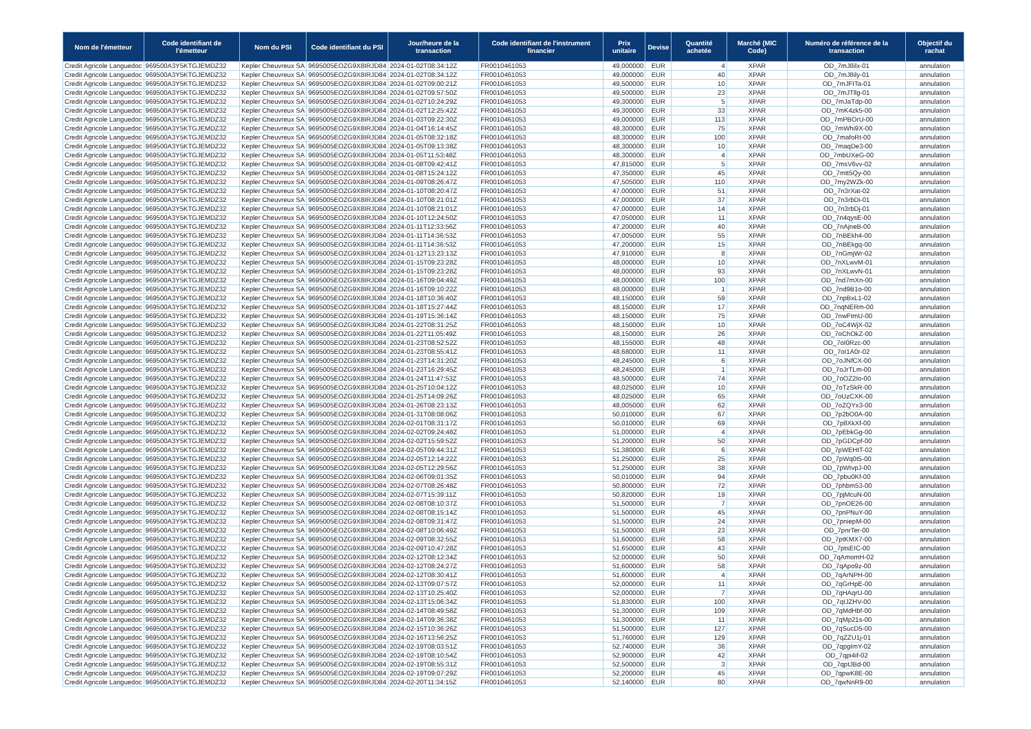| Nom de l'émetteur | Code identifiant de l'émetteur | Nom du PSI | Code identifiant du PSI | Jour/heure de la transaction | Code identifiant de l'instrument financier | Prix unitaire | Devise | Quantité achetée | Marché (MIC Code) | Numéro de référence de la transaction | Objectif du rachat |
| --- | --- | --- | --- | --- | --- | --- | --- | --- | --- | --- | --- |
| Credit Agricole Languedoc | 969500A3Y5KTGJEMDZ32 | Kepler Cheuvreux SA | 9695005EOZG9X8IRJD84 | 2024-01-02T08:34:12Z | FR0010461053 | 49,000000 | EUR | 4 | XPAR | OD_7mJ8ilx-01 | annulation |
| Credit Agricole Languedoc | 969500A3Y5KTGJEMDZ32 | Kepler Cheuvreux SA | 9695005EOZG9X8IRJD84 | 2024-01-02T08:34:12Z | FR0010461053 | 49,000000 | EUR | 40 | XPAR | OD_7mJ8ily-01 | annulation |
| Credit Agricole Languedoc | 969500A3Y5KTGJEMDZ32 | Kepler Cheuvreux SA | 9695005EOZG9X8IRJD84 | 2024-01-02T09:00:21Z | FR0010461053 | 49,500000 | EUR | 10 | XPAR | OD_7mJFITa-01 | annulation |
| Credit Agricole Languedoc | 969500A3Y5KTGJEMDZ32 | Kepler Cheuvreux SA | 9695005EOZG9X8IRJD84 | 2024-01-02T09:57:50Z | FR0010461053 | 49,500000 | EUR | 23 | XPAR | OD_7mJTllg-01 | annulation |
| Credit Agricole Languedoc | 969500A3Y5KTGJEMDZ32 | Kepler Cheuvreux SA | 9695005EOZG9X8IRJD84 | 2024-01-02T10:24:29Z | FR0010461053 | 49,300000 | EUR | 5 | XPAR | OD_7mJaTdp-00 | annulation |
| Credit Agricole Languedoc | 969500A3Y5KTGJEMDZ32 | Kepler Cheuvreux SA | 9695005EOZG9X8IRJD84 | 2024-01-02T12:25:42Z | FR0010461053 | 49,300000 | EUR | 33 | XPAR | OD_7mK4zk5-00 | annulation |
| Credit Agricole Languedoc | 969500A3Y5KTGJEMDZ32 | Kepler Cheuvreux SA | 9695005EOZG9X8IRJD84 | 2024-01-03T09:22:30Z | FR0010461053 | 49,000000 | EUR | 113 | XPAR | OD_7mPBOrU-00 | annulation |
| Credit Agricole Languedoc | 969500A3Y5KTGJEMDZ32 | Kepler Cheuvreux SA | 9695005EOZG9X8IRJD84 | 2024-01-04T16:14:45Z | FR0010461053 | 48,300000 | EUR | 75 | XPAR | OD_7mWhi9X-00 | annulation |
| Credit Agricole Languedoc | 969500A3Y5KTGJEMDZ32 | Kepler Cheuvreux SA | 9695005EOZG9X8IRJD84 | 2024-01-05T08:32:18Z | FR0010461053 | 48,300000 | EUR | 100 | XPAR | OD_7mafoRt-00 | annulation |
| Credit Agricole Languedoc | 969500A3Y5KTGJEMDZ32 | Kepler Cheuvreux SA | 9695005EOZG9X8IRJD84 | 2024-01-05T09:13:38Z | FR0010461053 | 48,300000 | EUR | 10 | XPAR | OD_7maqDe3-00 | annulation |
| Credit Agricole Languedoc | 969500A3Y5KTGJEMDZ32 | Kepler Cheuvreux SA | 9695005EOZG9X8IRJD84 | 2024-01-05T11:53:48Z | FR0010461053 | 48,300000 | EUR | 4 | XPAR | OD_7mbUXeG-00 | annulation |
| Credit Agricole Languedoc | 969500A3Y5KTGJEMDZ32 | Kepler Cheuvreux SA | 9695005EOZG9X8IRJD84 | 2024-01-08T09:42:41Z | FR0010461053 | 47,815000 | EUR | 5 | XPAR | OD_7msV6vv-02 | annulation |
| Credit Agricole Languedoc | 969500A3Y5KTGJEMDZ32 | Kepler Cheuvreux SA | 9695005EOZG9X8IRJD84 | 2024-01-08T15:24:12Z | FR0010461053 | 47,350000 | EUR | 45 | XPAR | OD_7mtt5Qy-00 | annulation |
| Credit Agricole Languedoc | 969500A3Y5KTGJEMDZ32 | Kepler Cheuvreux SA | 9695005EOZG9X8IRJD84 | 2024-01-09T08:26:47Z | FR0010461053 | 47,505000 | EUR | 110 | XPAR | OD_7my2WZk-00 | annulation |
| Credit Agricole Languedoc | 969500A3Y5KTGJEMDZ32 | Kepler Cheuvreux SA | 9695005EOZG9X8IRJD84 | 2024-01-10T08:20:47Z | FR0010461053 | 47,000000 | EUR | 51 | XPAR | OD_7n3rXat-02 | annulation |
| Credit Agricole Languedoc | 969500A3Y5KTGJEMDZ32 | Kepler Cheuvreux SA | 9695005EOZG9X8IRJD84 | 2024-01-10T08:21:01Z | FR0010461053 | 47,000000 | EUR | 37 | XPAR | OD_7n3rbDi-01 | annulation |
| Credit Agricole Languedoc | 969500A3Y5KTGJEMDZ32 | Kepler Cheuvreux SA | 9695005EOZG9X8IRJD84 | 2024-01-10T08:21:01Z | FR0010461053 | 47,000000 | EUR | 14 | XPAR | OD_7n3rbDj-01 | annulation |
| Credit Agricole Languedoc | 969500A3Y5KTGJEMDZ32 | Kepler Cheuvreux SA | 9695005EOZG9X8IRJD84 | 2024-01-10T12:24:50Z | FR0010461053 | 47,050000 | EUR | 11 | XPAR | OD_7n4qysE-00 | annulation |
| Credit Agricole Languedoc | 969500A3Y5KTGJEMDZ32 | Kepler Cheuvreux SA | 9695005EOZG9X8IRJD84 | 2024-01-11T12:33:56Z | FR0010461053 | 47,200000 | EUR | 40 | XPAR | OD_7nAjneB-00 | annulation |
| Credit Agricole Languedoc | 969500A3Y5KTGJEMDZ32 | Kepler Cheuvreux SA | 9695005EOZG9X8IRJD84 | 2024-01-11T14:36:53Z | FR0010461053 | 47,005000 | EUR | 55 | XPAR | OD_7nBEkh4-00 | annulation |
| Credit Agricole Languedoc | 969500A3Y5KTGJEMDZ32 | Kepler Cheuvreux SA | 9695005EOZG9X8IRJD84 | 2024-01-11T14:36:53Z | FR0010461053 | 47,200000 | EUR | 15 | XPAR | OD_7nBEkgq-00 | annulation |
| Credit Agricole Languedoc | 969500A3Y5KTGJEMDZ32 | Kepler Cheuvreux SA | 9695005EOZG9X8IRJD84 | 2024-01-12T13:23:13Z | FR0010461053 | 47,910000 | EUR | 8 | XPAR | OD_7nGmjWr-02 | annulation |
| Credit Agricole Languedoc | 969500A3Y5KTGJEMDZ32 | Kepler Cheuvreux SA | 9695005EOZG9X8IRJD84 | 2024-01-15T09:23:28Z | FR0010461053 | 48,000000 | EUR | 10 | XPAR | OD_7nXLwvM-01 | annulation |
| Credit Agricole Languedoc | 969500A3Y5KTGJEMDZ32 | Kepler Cheuvreux SA | 9695005EOZG9X8IRJD84 | 2024-01-15T09:23:28Z | FR0010461053 | 48,000000 | EUR | 93 | XPAR | OD_7nXLwvN-01 | annulation |
| Credit Agricole Languedoc | 969500A3Y5KTGJEMDZ32 | Kepler Cheuvreux SA | 9695005EOZG9X8IRJD84 | 2024-01-16T09:04:49Z | FR0010461053 | 48,000000 | EUR | 100 | XPAR | OD_7nd7mXn-00 | annulation |
| Credit Agricole Languedoc | 969500A3Y5KTGJEMDZ32 | Kepler Cheuvreux SA | 9695005EOZG9X8IRJD84 | 2024-01-16T09:10:22Z | FR0010461053 | 48,000000 | EUR | 1 | XPAR | OD_7nd9B1o-00 | annulation |
| Credit Agricole Languedoc | 969500A3Y5KTGJEMDZ32 | Kepler Cheuvreux SA | 9695005EOZG9X8IRJD84 | 2024-01-18T10:36:40Z | FR0010461053 | 48,150000 | EUR | 59 | XPAR | OD_7npBxL1-02 | annulation |
| Credit Agricole Languedoc | 969500A3Y5KTGJEMDZ32 | Kepler Cheuvreux SA | 9695005EOZG9X8IRJD84 | 2024-01-18T15:27:44Z | FR0010461053 | 48,150000 | EUR | 17 | XPAR | OD_7nqNERm-00 | annulation |
| Credit Agricole Languedoc | 969500A3Y5KTGJEMDZ32 | Kepler Cheuvreux SA | 9695005EOZG9X8IRJD84 | 2024-01-19T15:36:14Z | FR0010461053 | 48,150000 | EUR | 75 | XPAR | OD_7nwFtmU-00 | annulation |
| Credit Agricole Languedoc | 969500A3Y5KTGJEMDZ32 | Kepler Cheuvreux SA | 9695005EOZG9X8IRJD84 | 2024-01-22T08:31:25Z | FR0010461053 | 48,150000 | EUR | 10 | XPAR | OD_7oC4WjX-02 | annulation |
| Credit Agricole Languedoc | 969500A3Y5KTGJEMDZ32 | Kepler Cheuvreux SA | 9695005EOZG9X8IRJD84 | 2024-01-22T11:05:49Z | FR0010461053 | 48,150000 | EUR | 26 | XPAR | OD_7oChOkZ-00 | annulation |
| Credit Agricole Languedoc | 969500A3Y5KTGJEMDZ32 | Kepler Cheuvreux SA | 9695005EOZG9X8IRJD84 | 2024-01-23T08:52:52Z | FR0010461053 | 48,155000 | EUR | 48 | XPAR | OD_7oI0Rzc-00 | annulation |
| Credit Agricole Languedoc | 969500A3Y5KTGJEMDZ32 | Kepler Cheuvreux SA | 9695005EOZG9X8IRJD84 | 2024-01-23T08:55:41Z | FR0010461053 | 48,680000 | EUR | 11 | XPAR | OD_7oI1A0r-02 | annulation |
| Credit Agricole Languedoc | 969500A3Y5KTGJEMDZ32 | Kepler Cheuvreux SA | 9695005EOZG9X8IRJD84 | 2024-01-23T14:31:20Z | FR0010461053 | 48,245000 | EUR | 6 | XPAR | OD_7oJNfCX-00 | annulation |
| Credit Agricole Languedoc | 969500A3Y5KTGJEMDZ32 | Kepler Cheuvreux SA | 9695005EOZG9X8IRJD84 | 2024-01-23T16:29:45Z | FR0010461053 | 48,245000 | EUR | 1 | XPAR | OD_7oJrTLm-00 | annulation |
| Credit Agricole Languedoc | 969500A3Y5KTGJEMDZ32 | Kepler Cheuvreux SA | 9695005EOZG9X8IRJD84 | 2024-01-24T11:47:53Z | FR0010461053 | 48,500000 | EUR | 74 | XPAR | OD_7oOZ2Io-00 | annulation |
| Credit Agricole Languedoc | 969500A3Y5KTGJEMDZ32 | Kepler Cheuvreux SA | 9695005EOZG9X8IRJD84 | 2024-01-25T10:04:12Z | FR0010461053 | 48,025000 | EUR | 10 | XPAR | OD_7oTzSkR-00 | annulation |
| Credit Agricole Languedoc | 969500A3Y5KTGJEMDZ32 | Kepler Cheuvreux SA | 9695005EOZG9X8IRJD84 | 2024-01-25T14:09:26Z | FR0010461053 | 48,025000 | EUR | 65 | XPAR | OD_7oUzCXK-00 | annulation |
| Credit Agricole Languedoc | 969500A3Y5KTGJEMDZ32 | Kepler Cheuvreux SA | 9695005EOZG9X8IRJD84 | 2024-01-26T08:23:13Z | FR0010461053 | 48,005000 | EUR | 62 | XPAR | OD_7oZQYx3-00 | annulation |
| Credit Agricole Languedoc | 969500A3Y5KTGJEMDZ32 | Kepler Cheuvreux SA | 9695005EOZG9X8IRJD84 | 2024-01-31T08:08:06Z | FR0010461053 | 50,010000 | EUR | 67 | XPAR | OD_7p2bO0A-00 | annulation |
| Credit Agricole Languedoc | 969500A3Y5KTGJEMDZ32 | Kepler Cheuvreux SA | 9695005EOZG9X8IRJD84 | 2024-02-01T08:31:17Z | FR0010461053 | 50,010000 | EUR | 69 | XPAR | OD_7p8XkXf-00 | annulation |
| Credit Agricole Languedoc | 969500A3Y5KTGJEMDZ32 | Kepler Cheuvreux SA | 9695005EOZG9X8IRJD84 | 2024-02-02T09:24:48Z | FR0010461053 | 51,000000 | EUR | 4 | XPAR | OD_7pEbkGg-00 | annulation |
| Credit Agricole Languedoc | 969500A3Y5KTGJEMDZ32 | Kepler Cheuvreux SA | 9695005EOZG9X8IRJD84 | 2024-02-02T15:59:52Z | FR0010461053 | 51,200000 | EUR | 50 | XPAR | OD_7pGDCpf-00 | annulation |
| Credit Agricole Languedoc | 969500A3Y5KTGJEMDZ32 | Kepler Cheuvreux SA | 9695005EOZG9X8IRJD84 | 2024-02-05T09:44:31Z | FR0010461053 | 51,380000 | EUR | 6 | XPAR | OD_7pWEHtT-02 | annulation |
| Credit Agricole Languedoc | 969500A3Y5KTGJEMDZ32 | Kepler Cheuvreux SA | 9695005EOZG9X8IRJD84 | 2024-02-05T12:14:22Z | FR0010461053 | 51,250000 | EUR | 25 | XPAR | OD_7pWq0t5-00 | annulation |
| Credit Agricole Languedoc | 969500A3Y5KTGJEMDZ32 | Kepler Cheuvreux SA | 9695005EOZG9X8IRJD84 | 2024-02-05T12:29:56Z | FR0010461053 | 51,250000 | EUR | 38 | XPAR | OD_7pWtvpJ-00 | annulation |
| Credit Agricole Languedoc | 969500A3Y5KTGJEMDZ32 | Kepler Cheuvreux SA | 9695005EOZG9X8IRJD84 | 2024-02-06T09:01:35Z | FR0010461053 | 50,010000 | EUR | 94 | XPAR | OD_7pbu0Kf-00 | annulation |
| Credit Agricole Languedoc | 969500A3Y5KTGJEMDZ32 | Kepler Cheuvreux SA | 9695005EOZG9X8IRJD84 | 2024-02-07T08:26:48Z | FR0010461053 | 50,800000 | EUR | 72 | XPAR | OD_7phbm53-00 | annulation |
| Credit Agricole Languedoc | 969500A3Y5KTGJEMDZ32 | Kepler Cheuvreux SA | 9695005EOZG9X8IRJD84 | 2024-02-07T15:39:11Z | FR0010461053 | 50,820000 | EUR | 19 | XPAR | OD_7pjMcuN-00 | annulation |
| Credit Agricole Languedoc | 969500A3Y5KTGJEMDZ32 | Kepler Cheuvreux SA | 9695005EOZG9X8IRJD84 | 2024-02-08T08:10:37Z | FR0010461053 | 51,500000 | EUR | 7 | XPAR | OD_7pnOE26-00 | annulation |
| Credit Agricole Languedoc | 969500A3Y5KTGJEMDZ32 | Kepler Cheuvreux SA | 9695005EOZG9X8IRJD84 | 2024-02-08T08:15:14Z | FR0010461053 | 51,500000 | EUR | 45 | XPAR | OD_7pnPNuY-00 | annulation |
| Credit Agricole Languedoc | 969500A3Y5KTGJEMDZ32 | Kepler Cheuvreux SA | 9695005EOZG9X8IRJD84 | 2024-02-08T09:31:47Z | FR0010461053 | 51,500000 | EUR | 24 | XPAR | OD_7pniepM-00 | annulation |
| Credit Agricole Languedoc | 969500A3Y5KTGJEMDZ32 | Kepler Cheuvreux SA | 9695005EOZG9X8IRJD84 | 2024-02-08T10:06:49Z | FR0010461053 | 51,500000 | EUR | 23 | XPAR | OD_7pnrTer-00 | annulation |
| Credit Agricole Languedoc | 969500A3Y5KTGJEMDZ32 | Kepler Cheuvreux SA | 9695005EOZG9X8IRJD84 | 2024-02-09T08:32:55Z | FR0010461053 | 51,600000 | EUR | 58 | XPAR | OD_7ptKMX7-00 | annulation |
| Credit Agricole Languedoc | 969500A3Y5KTGJEMDZ32 | Kepler Cheuvreux SA | 9695005EOZG9X8IRJD84 | 2024-02-09T10:47:28Z | FR0010461053 | 51,650000 | EUR | 43 | XPAR | OD_7ptsEIC-00 | annulation |
| Credit Agricole Languedoc | 969500A3Y5KTGJEMDZ32 | Kepler Cheuvreux SA | 9695005EOZG9X8IRJD84 | 2024-02-12T08:12:34Z | FR0010461053 | 52,000000 | EUR | 50 | XPAR | OD_7qAmomH-02 | annulation |
| Credit Agricole Languedoc | 969500A3Y5KTGJEMDZ32 | Kepler Cheuvreux SA | 9695005EOZG9X8IRJD84 | 2024-02-12T08:24:27Z | FR0010461053 | 51,600000 | EUR | 58 | XPAR | OD_7qApo9z-00 | annulation |
| Credit Agricole Languedoc | 969500A3Y5KTGJEMDZ32 | Kepler Cheuvreux SA | 9695005EOZG9X8IRJD84 | 2024-02-12T08:30:41Z | FR0010461053 | 51,600000 | EUR | 4 | XPAR | OD_7qArNPH-00 | annulation |
| Credit Agricole Languedoc | 969500A3Y5KTGJEMDZ32 | Kepler Cheuvreux SA | 9695005EOZG9X8IRJD84 | 2024-02-13T09:07:57Z | FR0010461053 | 52,000000 | EUR | 11 | XPAR | OD_7qGrHpE-00 | annulation |
| Credit Agricole Languedoc | 969500A3Y5KTGJEMDZ32 | Kepler Cheuvreux SA | 9695005EOZG9X8IRJD84 | 2024-02-13T10:25:40Z | FR0010461053 | 52,000000 | EUR | 7 | XPAR | OD_7qHAqrU-00 | annulation |
| Credit Agricole Languedoc | 969500A3Y5KTGJEMDZ32 | Kepler Cheuvreux SA | 9695005EOZG9X8IRJD84 | 2024-02-13T15:06:34Z | FR0010461053 | 51,830000 | EUR | 100 | XPAR | OD_7qIJZHV-00 | annulation |
| Credit Agricole Languedoc | 969500A3Y5KTGJEMDZ32 | Kepler Cheuvreux SA | 9695005EOZG9X8IRJD84 | 2024-02-14T08:49:58Z | FR0010461053 | 51,300000 | EUR | 109 | XPAR | OD_7qMdHbf-00 | annulation |
| Credit Agricole Languedoc | 969500A3Y5KTGJEMDZ32 | Kepler Cheuvreux SA | 9695005EOZG9X8IRJD84 | 2024-02-14T09:36:38Z | FR0010461053 | 51,300000 | EUR | 11 | XPAR | OD_7qMp21s-00 | annulation |
| Credit Agricole Languedoc | 969500A3Y5KTGJEMDZ32 | Kepler Cheuvreux SA | 9695005EOZG9X8IRJD84 | 2024-02-15T10:36:26Z | FR0010461053 | 51,500000 | EUR | 127 | XPAR | OD_7qSucD5-00 | annulation |
| Credit Agricole Languedoc | 969500A3Y5KTGJEMDZ32 | Kepler Cheuvreux SA | 9695005EOZG9X8IRJD84 | 2024-02-16T13:56:25Z | FR0010461053 | 51,760000 | EUR | 129 | XPAR | OD_7qZZU1j-01 | annulation |
| Credit Agricole Languedoc | 969500A3Y5KTGJEMDZ32 | Kepler Cheuvreux SA | 9695005EOZG9X8IRJD84 | 2024-02-19T08:03:51Z | FR0010461053 | 52,740000 | EUR | 36 | XPAR | OD_7qpgImY-02 | annulation |
| Credit Agricole Languedoc | 969500A3Y5KTGJEMDZ32 | Kepler Cheuvreux SA | 9695005EOZG9X8IRJD84 | 2024-02-19T08:10:54Z | FR0010461053 | 52,900000 | EUR | 42 | XPAR | OD_7qpi4if-02 | annulation |
| Credit Agricole Languedoc | 969500A3Y5KTGJEMDZ32 | Kepler Cheuvreux SA | 9695005EOZG9X8IRJD84 | 2024-02-19T08:55:31Z | FR0010461053 | 52,500000 | EUR | 3 | XPAR | OD_7qptJBd-00 | annulation |
| Credit Agricole Languedoc | 969500A3Y5KTGJEMDZ32 | Kepler Cheuvreux SA | 9695005EOZG9X8IRJD84 | 2024-02-19T09:07:29Z | FR0010461053 | 52,200000 | EUR | 45 | XPAR | OD_7qpwK8E-00 | annulation |
| Credit Agricole Languedoc | 969500A3Y5KTGJEMDZ32 | Kepler Cheuvreux SA | 9695005EOZG9X8IRJD84 | 2024-02-20T11:34:15Z | FR0010461053 | 52,140000 | EUR | 80 | XPAR | OD_7qwNnR9-00 | annulation |